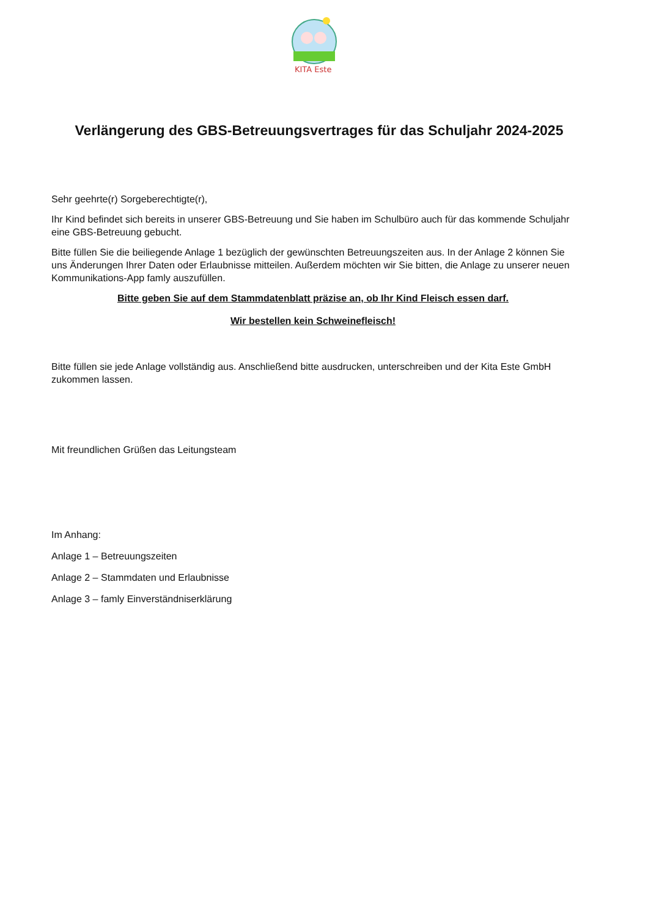KITA Este
Verlängerung des GBS-Betreuungsvertrages für das Schuljahr 2024-2025
Sehr geehrte(r) Sorgeberechtigte(r),
Ihr Kind befindet sich bereits in unserer GBS-Betreuung und Sie haben im Schulbüro auch für das kommende Schuljahr eine GBS-Betreuung gebucht.
Bitte füllen Sie die beiliegende Anlage 1 bezüglich der gewünschten Betreuungszeiten aus. In der Anlage 2 können Sie uns Änderungen Ihrer Daten oder Erlaubnisse mitteilen. Außerdem möchten wir Sie bitten, die Anlage zu unserer neuen Kommunikations-App famly auszufüllen.
Bitte geben Sie auf dem Stammdatenblatt präzise an, ob Ihr Kind Fleisch essen darf.
Wir bestellen kein Schweinefleisch!
Bitte füllen sie jede Anlage vollständig aus. Anschließend bitte ausdrucken, unterschreiben und der Kita Este GmbH zukommen lassen.
Mit freundlichen Grüßen das Leitungsteam
Im Anhang:
Anlage 1 – Betreuungszeiten
Anlage 2 – Stammdaten und Erlaubnisse
Anlage 3 – famly Einverständniserklärung